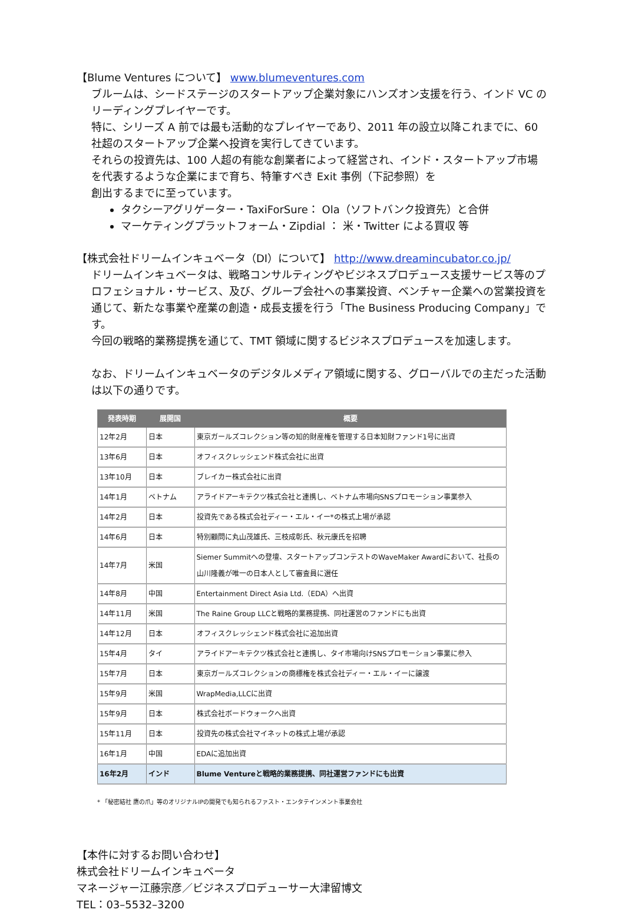【Blume Ventures について】 www.blumeventures.com
ブルームは、シードステージのスタートアップ企業対象にハンズオン支援を行う、インド VC のリーディングプレイヤーです。
特に、シリーズ A 前では最も活動的なプレイヤーであり、2011 年の設立以降これまでに、60 社超のスタートアップ企業へ投資を実行してきています。
それらの投資先は、100 人超の有能な創業者によって経営され、インド・スタートアップ市場を代表するような企業にまで育ち、特筆すべき Exit 事例（下記参照）を
創出するまでに至っています。
タクシーアグリゲーター・TaxiForSure： Ola（ソフトバンク投資先）と合併
マーケティングプラットフォーム・Zipdial ： 米・Twitter による買収 等
【株式会社ドリームインキュベータ（DI）について】 http://www.dreamincubator.co.jp/
ドリームインキュベータは、戦略コンサルティングやビジネスプロデュース支援サービス等のプロフェショナル・サービス、及び、グループ会社への事業投資、ベンチャー企業への営業投資を通じて、新たな事業や産業の創造・成長支援を行う「The Business Producing Company」です。
今回の戦略的業務提携を通じて、TMT 領域に関するビジネスプロデュースを加速します。
なお、ドリームインキュベータのデジタルメディア領域に関する、グローバルでの主だった活動は以下の通りです。
| 発表時期 | 展開国 | 概要 |
| --- | --- | --- |
| 12年2月 | 日本 | 東京ガールズコレクション等の知的財産権を管理する日本知財ファンド1号に出資 |
| 13年6月 | 日本 | オフィスクレッシェンド株式会社に出資 |
| 13年10月 | 日本 | ブレイカー株式会社に出資 |
| 14年1月 | ベトナム | アライドアーキテクツ株式会社と連携し、ベトナム市場向SNSプロモーション事業参入 |
| 14年2月 | 日本 | 投資先である株式会社ディー・エル・イー*の株式上場が承認 |
| 14年6月 | 日本 | 特別顧問に丸山茂雄氏、三枝成彰氏、秋元康氏を招聘 |
| 14年7月 | 米国 | Siemer Summitへの登壇、スタートアップコンテストのWaveMaker Awardにおいて、社長の山川隆義が唯一の日本人として審査員に選任 |
| 14年8月 | 中国 | Entertainment Direct Asia Ltd.（EDA）へ出資 |
| 14年11月 | 米国 | The Raine Group LLCと戦略的業務提携、同社運営のファンドにも出資 |
| 14年12月 | 日本 | オフィスクレッシェンド株式会社に追加出資 |
| 15年4月 | タイ | アライドアーキテクツ株式会社と連携し、タイ市場向けSNSプロモーション事業に参入 |
| 15年7月 | 日本 | 東京ガールズコレクションの商標権を株式会社ディー・エル・イーに譲渡 |
| 15年9月 | 米国 | WrapMedia,LLCに出資 |
| 15年9月 | 日本 | 株式会社ボードウォークへ出資 |
| 15年11月 | 日本 | 投資先の株式会社マイネットの株式上場が承認 |
| 16年1月 | 中国 | EDAに追加出資 |
| 16年2月 | インド | Blume Ventureと戦略的業務提携、同社運営ファンドにも出資 |
* 「秘密結社 鷹の爪」等のオリジナルIPの開発でも知られるファスト・エンタテインメント事業会社
【本件に対するお問い合わせ】
株式会社ドリームインキュベータ
マネージャー江藤宗彦／ビジネスプロデューサー大津留博文
TEL：03–5532–3200